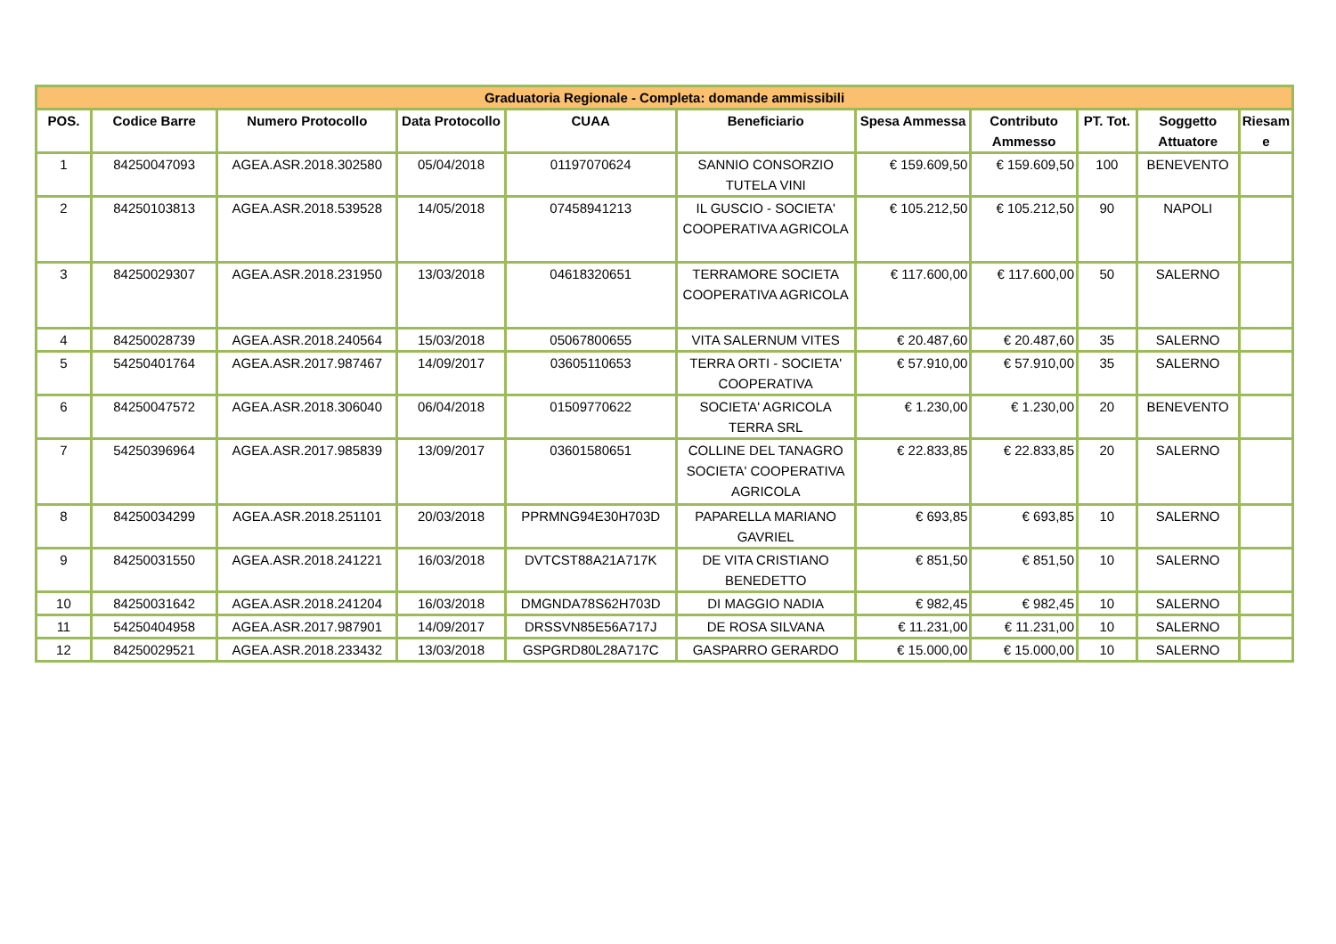| Graduatoria Regionale - Completa: domande ammissibili | | | | | | | | | | |
| --- | --- | --- | --- | --- | --- | --- | --- | --- | --- | --- |
| POS. | Codice Barre | Numero Protocollo | Data Protocollo | CUAA | Beneficiario | Spesa Ammessa | Contributo Ammesso | PT. Tot. | Soggetto Attuatore | Riesam e |
| 1 | 84250047093 | AGEA.ASR.2018.302580 | 05/04/2018 | 01197070624 | SANNIO CONSORZIO TUTELA VINI | € 159.609,50 | € 159.609,50 | 100 | BENEVENTO | |
| 2 | 84250103813 | AGEA.ASR.2018.539528 | 14/05/2018 | 07458941213 | IL GUSCIO - SOCIETA' COOPERATIVA AGRICOLA | € 105.212,50 | € 105.212,50 | 90 | NAPOLI | |
| 3 | 84250029307 | AGEA.ASR.2018.231950 | 13/03/2018 | 04618320651 | TERRAMORE SOCIETA COOPERATIVA AGRICOLA | € 117.600,00 | € 117.600,00 | 50 | SALERNO | |
| 4 | 84250028739 | AGEA.ASR.2018.240564 | 15/03/2018 | 05067800655 | VITA SALERNUM VITES | € 20.487,60 | € 20.487,60 | 35 | SALERNO | |
| 5 | 54250401764 | AGEA.ASR.2017.987467 | 14/09/2017 | 03605110653 | TERRA ORTI - SOCIETA' COOPERATIVA | € 57.910,00 | € 57.910,00 | 35 | SALERNO | |
| 6 | 84250047572 | AGEA.ASR.2018.306040 | 06/04/2018 | 01509770622 | SOCIETA' AGRICOLA TERRA SRL | € 1.230,00 | € 1.230,00 | 20 | BENEVENTO | |
| 7 | 54250396964 | AGEA.ASR.2017.985839 | 13/09/2017 | 03601580651 | COLLINE DEL TANAGRO SOCIETA' COOPERATIVA AGRICOLA | € 22.833,85 | € 22.833,85 | 20 | SALERNO | |
| 8 | 84250034299 | AGEA.ASR.2018.251101 | 20/03/2018 | PPRMNG94E30H703D | PAPARELLA MARIANO GAVRIEL | € 693,85 | € 693,85 | 10 | SALERNO | |
| 9 | 84250031550 | AGEA.ASR.2018.241221 | 16/03/2018 | DVTCST88A21A717K | DE VITA CRISTIANO BENEDETTO | € 851,50 | € 851,50 | 10 | SALERNO | |
| 10 | 84250031642 | AGEA.ASR.2018.241204 | 16/03/2018 | DMGNDA78S62H703D | DI MAGGIO NADIA | € 982,45 | € 982,45 | 10 | SALERNO | |
| 11 | 54250404958 | AGEA.ASR.2017.987901 | 14/09/2017 | DRSSVN85E56A717J | DE ROSA SILVANA | € 11.231,00 | € 11.231,00 | 10 | SALERNO | |
| 12 | 84250029521 | AGEA.ASR.2018.233432 | 13/03/2018 | GSPGRD80L28A717C | GASPARRO GERARDO | € 15.000,00 | € 15.000,00 | 10 | SALERNO | |